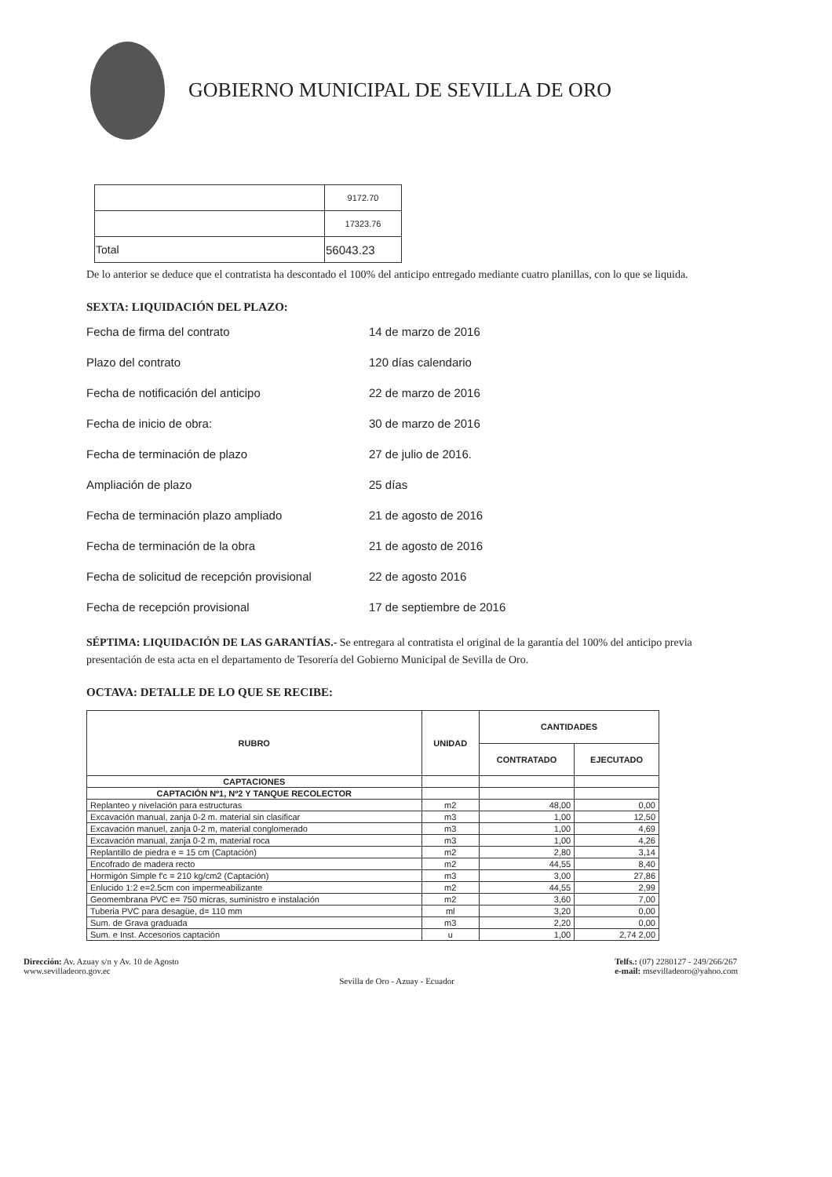GOBIERNO MUNICIPAL DE SEVILLA DE ORO
| | 9172.70 |
| | 17323.76 |
| Total | 56043.23 |
De lo anterior se deduce que el contratista ha descontado el 100% del anticipo entregado mediante cuatro planillas, con lo que se liquida.
SEXTA: LIQUIDACIÓN DEL PLAZO:
Fecha de firma del contrato 14 de marzo de 2016
Plazo del contrato 120 días calendario
Fecha de notificación del anticipo 22 de marzo de 2016
Fecha de inicio de obra: 30 de marzo de 2016
Fecha de terminación de plazo 27 de julio de 2016.
Ampliación de plazo 25 días
Fecha de terminación plazo ampliado 21 de agosto de 2016
Fecha de terminación de la obra 21 de agosto de 2016
Fecha de solicitud de recepción provisional 22 de agosto 2016
Fecha de recepción provisional 17 de septiembre de 2016
SÉPTIMA: LIQUIDACIÓN DE LAS GARANTÍAS.- Se entregara al contratista el original de la garantía del 100% del anticipo previa presentación de esta acta en el departamento de Tesorería del Gobierno Municipal de Sevilla de Oro.
OCTAVA: DETALLE DE LO QUE SE RECIBE:
| RUBRO | UNIDAD | CANTIDADES | |
| --- | --- | --- | --- |
| | | CONTRATADO | EJECUTADO |
| CAPTACIONES | | | |
| CAPTACIÓN Nº1, Nº2 Y TANQUE RECOLECTOR | | | |
| Replanteo y nivelación para estructuras | m2 | 48,00 | 0,00 |
| Excavación manual, zanja 0-2 m. material sin clasificar | m3 | 1,00 | 12,50 |
| Excavación manuel, zanja 0-2 m, material conglomerado | m3 | 1,00 | 4,69 |
| Excavación manual, zanja 0-2 m, material roca | m3 | 1,00 | 4,26 |
| Replantillo de piedra e = 15 cm (Captación) | m2 | 2,80 | 3,14 |
| Encofrado de madera recto | m2 | 44,55 | 8,40 |
| Hormigón Simple f'c = 210 kg/cm2 (Captación) | m3 | 3,00 | 27,86 |
| Enlucido 1:2 e=2.5cm con impermeabilizante | m2 | 44,55 | 2,99 |
| Geomembrana PVC e= 750 micras, suministro e instalación | m2 | 3,60 | 7,00 |
| Tuberia PVC para desagüe, d= 110 mm | ml | 3,20 | 0,00 |
| Sum. de Grava graduada | m3 | 2,20 | 0,00 |
| Sum. e Inst. Accesorios captación | u | 1,00 | 2,74 2,00 |
Dirección: Av. Azuay s/n y Av. 10 de Agosto
www.sevilladeoro.gov.ec
Sevilla de Oro - Azuay - Ecuador
Telfs.: (07) 2280127 - 249/266/267
e-mail: msevilladeoro@yahoo.com